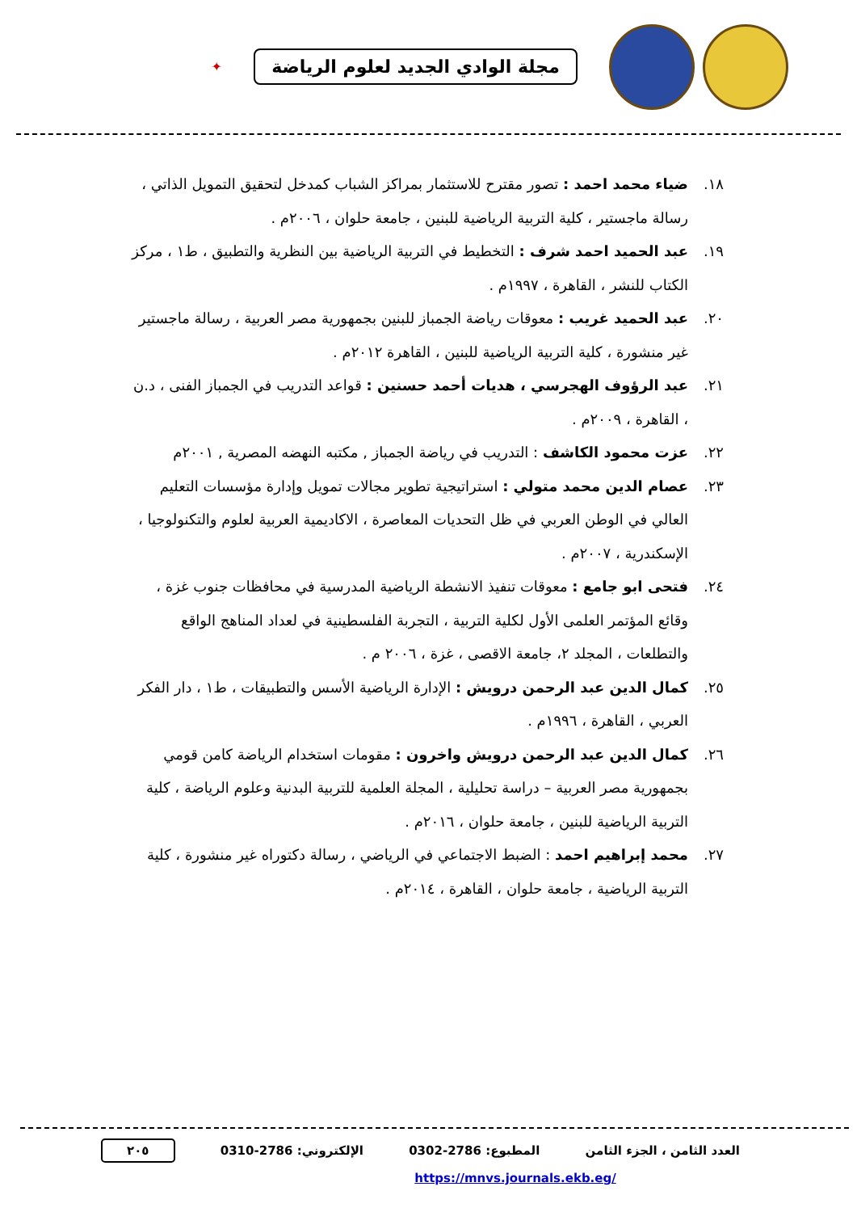مجلة الوادي الجديد لعلوم الرياضة
✦
١٨. ضياء محمد احمد : تصور مقترح للاستثمار بمراكز الشباب كمدخل لتحقيق التمويل الذاتي ، رسالة ماجستير ، كلية التربية الرياضية للبنين ، جامعة حلوان ، ٢٠٠٦م .
١٩. عبد الحميد احمد شرف : التخطيط في التربية الرياضية بين النظرية والتطبيق ، ط١ ، مركز الكتاب للنشر ، القاهرة ، ١٩٩٧م .
٢٠. عبد الحميد غريب : معوقات رياضة الجمباز للبنين بجمهورية مصر العربية ، رسالة ماجستير غير منشورة ، كلية التربية الرياضية للبنين ، القاهرة ٢٠١٢م .
٢١. عبد الرؤوف الهجرسي ، هديات أحمد حسنين : قواعد التدريب في الجمباز الفنى ، د.ن ، القاهرة ، ٢٠٠٩م .
٢٢. عزت محمود الكاشف : التدريب في رياضة الجمباز , مكتبه النهضه المصرية , ٢٠٠١م
٢٣. عصام الدين محمد متولي : استراتيجية تطوير مجالات تمويل وإدارة مؤسسات التعليم العالي في الوطن العربي في ظل التحديات المعاصرة ، الاكاديمية العربية لعلوم والتكنولوجيا ، الإسكندرية ، ٢٠٠٧م .
٢٤. فتحى ابو جامع : معوقات تنفيذ الانشطة الرياضية المدرسية في محافظات جنوب غزة ، وقائع المؤتمر العلمى الأول لكلية التربية ، التجربة الفلسطينية في لعداد المناهج الواقع والتطلعات ، المجلد ٢، جامعة الاقصى ، غزة ، ٢٠٠٦ م .
٢٥. كمال الدين عبد الرحمن درويش : الإدارة الرياضية الأسس والتطبيقات ، ط١ ، دار الفكر العربي ، القاهرة ، ١٩٩٦م .
٢٦. كمال الدين عبد الرحمن درويش واخرون : مقومات استخدام الرياضة كامن قومي بجمهورية مصر العربية – دراسة تحليلية ، المجلة العلمية للتربية البدنية وعلوم الرياضة ، كلية التربية الرياضية للبنين ، جامعة حلوان ، ٢٠١٦م .
٢٧. محمد إبراهيم احمد : الضبط الاجتماعي في الرياضي ، رسالة دكتوراه غير منشورة ، كلية التربية الرياضية ، جامعة حلوان ، القاهرة ، ٢٠١٤م .
العدد الثامن ، الجزء الثامن المطبوع: 2786-0302 الإلكتروني: 2786-0310 ٢٠٥
https://mnvs.journals.ekb.eg/